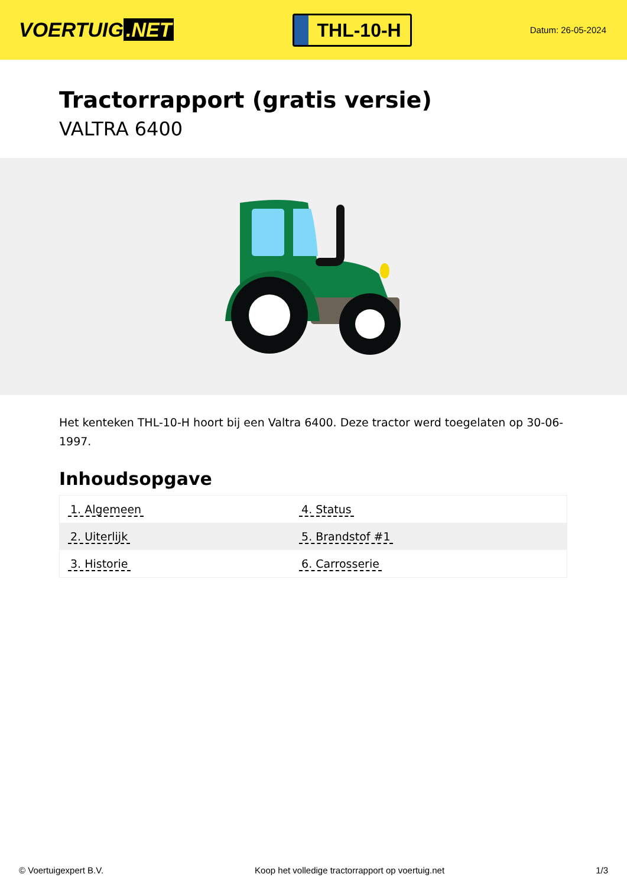VOERTUIG.NET
THL-10-H
Datum: 26-05-2024
Tractorrapport (gratis versie)
VALTRA 6400
Het kenteken THL-10-H hoort bij een Valtra 6400. Deze tractor werd toegelaten op 30-06-1997.
Inhoudsopgave
| 1. Algemeen | 4. Status |
| 2. Uiterlijk | 5. Brandstof #1 |
| 3. Historie | 6. Carrosserie |
© Voertuigexpert B.V. Koop het volledige tractorrapport op voertuig.net 1/3